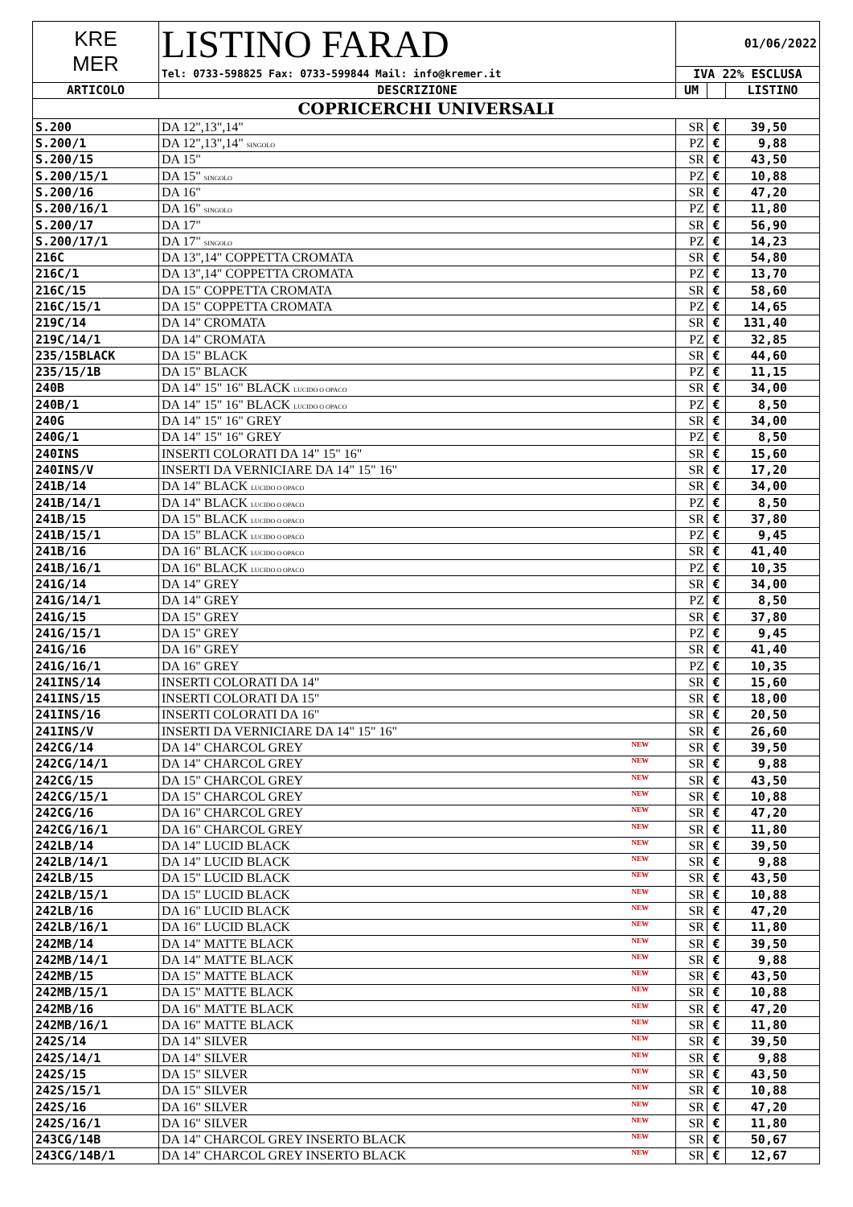| KRE MER | LISTINO FARAD | 01/06/2022 | | |
| | Tel: 0733-598825 Fax: 0733-599844 Mail: info@kremer.it | IVA 22% ESCLUSA | | |
| ARTICOLO | DESCRIZIONE | UM | | LISTINO |
| COPRICERCHI UNIVERSALI | | | | |
| S.200 | DA 12",13",14" | SR | € | 39,50 |
| S.200/1 | DA 12",13",14" SINGOLO | PZ | € | 9,88 |
| S.200/15 | DA 15" | SR | € | 43,50 |
| S.200/15/1 | DA 15" SINGOLO | PZ | € | 10,88 |
| S.200/16 | DA 16" | SR | € | 47,20 |
| S.200/16/1 | DA 16" SINGOLO | PZ | € | 11,80 |
| S.200/17 | DA 17" | SR | € | 56,90 |
| S.200/17/1 | DA 17" SINGOLO | PZ | € | 14,23 |
| 216C | DA 13",14" COPPETTA CROMATA | SR | € | 54,80 |
| 216C/1 | DA 13",14" COPPETTA CROMATA | PZ | € | 13,70 |
| 216C/15 | DA 15" COPPETTA CROMATA | SR | € | 58,60 |
| 216C/15/1 | DA 15" COPPETTA CROMATA | PZ | € | 14,65 |
| 219C/14 | DA 14" CROMATA | SR | € | 131,40 |
| 219C/14/1 | DA 14" CROMATA | PZ | € | 32,85 |
| 235/15BLACK | DA 15" BLACK | SR | € | 44,60 |
| 235/15/1B | DA 15" BLACK | PZ | € | 11,15 |
| 240B | DA 14" 15" 16" BLACK LUCIDO O OPACO | SR | € | 34,00 |
| 240B/1 | DA 14" 15" 16" BLACK LUCIDO O OPACO | PZ | € | 8,50 |
| 240G | DA 14" 15" 16" GREY | SR | € | 34,00 |
| 240G/1 | DA 14" 15" 16" GREY | PZ | € | 8,50 |
| 240INS | INSERTI COLORATI DA 14" 15" 16" | SR | € | 15,60 |
| 240INS/V | INSERTI DA VERNICIARE DA 14" 15" 16" | SR | € | 17,20 |
| 241B/14 | DA 14" BLACK LUCIDO O OPACO | SR | € | 34,00 |
| 241B/14/1 | DA 14" BLACK LUCIDO O OPACO | PZ | € | 8,50 |
| 241B/15 | DA 15" BLACK LUCIDO O OPACO | SR | € | 37,80 |
| 241B/15/1 | DA 15" BLACK LUCIDO O OPACO | PZ | € | 9,45 |
| 241B/16 | DA 16" BLACK LUCIDO O OPACO | SR | € | 41,40 |
| 241B/16/1 | DA 16" BLACK LUCIDO O OPACO | PZ | € | 10,35 |
| 241G/14 | DA 14" GREY | SR | € | 34,00 |
| 241G/14/1 | DA 14" GREY | PZ | € | 8,50 |
| 241G/15 | DA 15" GREY | SR | € | 37,80 |
| 241G/15/1 | DA 15" GREY | PZ | € | 9,45 |
| 241G/16 | DA 16" GREY | SR | € | 41,40 |
| 241G/16/1 | DA 16" GREY | PZ | € | 10,35 |
| 241INS/14 | INSERTI COLORATI DA 14" | SR | € | 15,60 |
| 241INS/15 | INSERTI COLORATI DA 15" | SR | € | 18,00 |
| 241INS/16 | INSERTI COLORATI DA 16" | SR | € | 20,50 |
| 241INS/V | INSERTI DA VERNICIARE DA 14" 15" 16" | SR | € | 26,60 |
| 242CG/14 | DA 14" CHARCOL GREY NEW | SR | € | 39,50 |
| 242CG/14/1 | DA 14" CHARCOL GREY NEW | SR | € | 9,88 |
| 242CG/15 | DA 15" CHARCOL GREY NEW | SR | € | 43,50 |
| 242CG/15/1 | DA 15" CHARCOL GREY NEW | SR | € | 10,88 |
| 242CG/16 | DA 16" CHARCOL GREY NEW | SR | € | 47,20 |
| 242CG/16/1 | DA 16" CHARCOL GREY NEW | SR | € | 11,80 |
| 242LB/14 | DA 14" LUCID BLACK NEW | SR | € | 39,50 |
| 242LB/14/1 | DA 14" LUCID BLACK NEW | SR | € | 9,88 |
| 242LB/15 | DA 15" LUCID BLACK NEW | SR | € | 43,50 |
| 242LB/15/1 | DA 15" LUCID BLACK NEW | SR | € | 10,88 |
| 242LB/16 | DA 16" LUCID BLACK NEW | SR | € | 47,20 |
| 242LB/16/1 | DA 16" LUCID BLACK NEW | SR | € | 11,80 |
| 242MB/14 | DA 14" MATTE BLACK NEW | SR | € | 39,50 |
| 242MB/14/1 | DA 14" MATTE BLACK NEW | SR | € | 9,88 |
| 242MB/15 | DA 15" MATTE BLACK NEW | SR | € | 43,50 |
| 242MB/15/1 | DA 15" MATTE BLACK NEW | SR | € | 10,88 |
| 242MB/16 | DA 16" MATTE BLACK NEW | SR | € | 47,20 |
| 242MB/16/1 | DA 16" MATTE BLACK NEW | SR | € | 11,80 |
| 242S/14 | DA 14" SILVER NEW | SR | € | 39,50 |
| 242S/14/1 | DA 14" SILVER NEW | SR | € | 9,88 |
| 242S/15 | DA 15" SILVER NEW | SR | € | 43,50 |
| 242S/15/1 | DA 15" SILVER NEW | SR | € | 10,88 |
| 242S/16 | DA 16" SILVER NEW | SR | € | 47,20 |
| 242S/16/1 | DA 16" SILVER NEW | SR | € | 11,80 |
| 243CG/14B | DA 14" CHARCOL GREY INSERTO BLACK NEW | SR | € | 50,67 |
| 243CG/14B/1 | DA 14" CHARCOL GREY INSERTO BLACK NEW | SR | € | 12,67 |